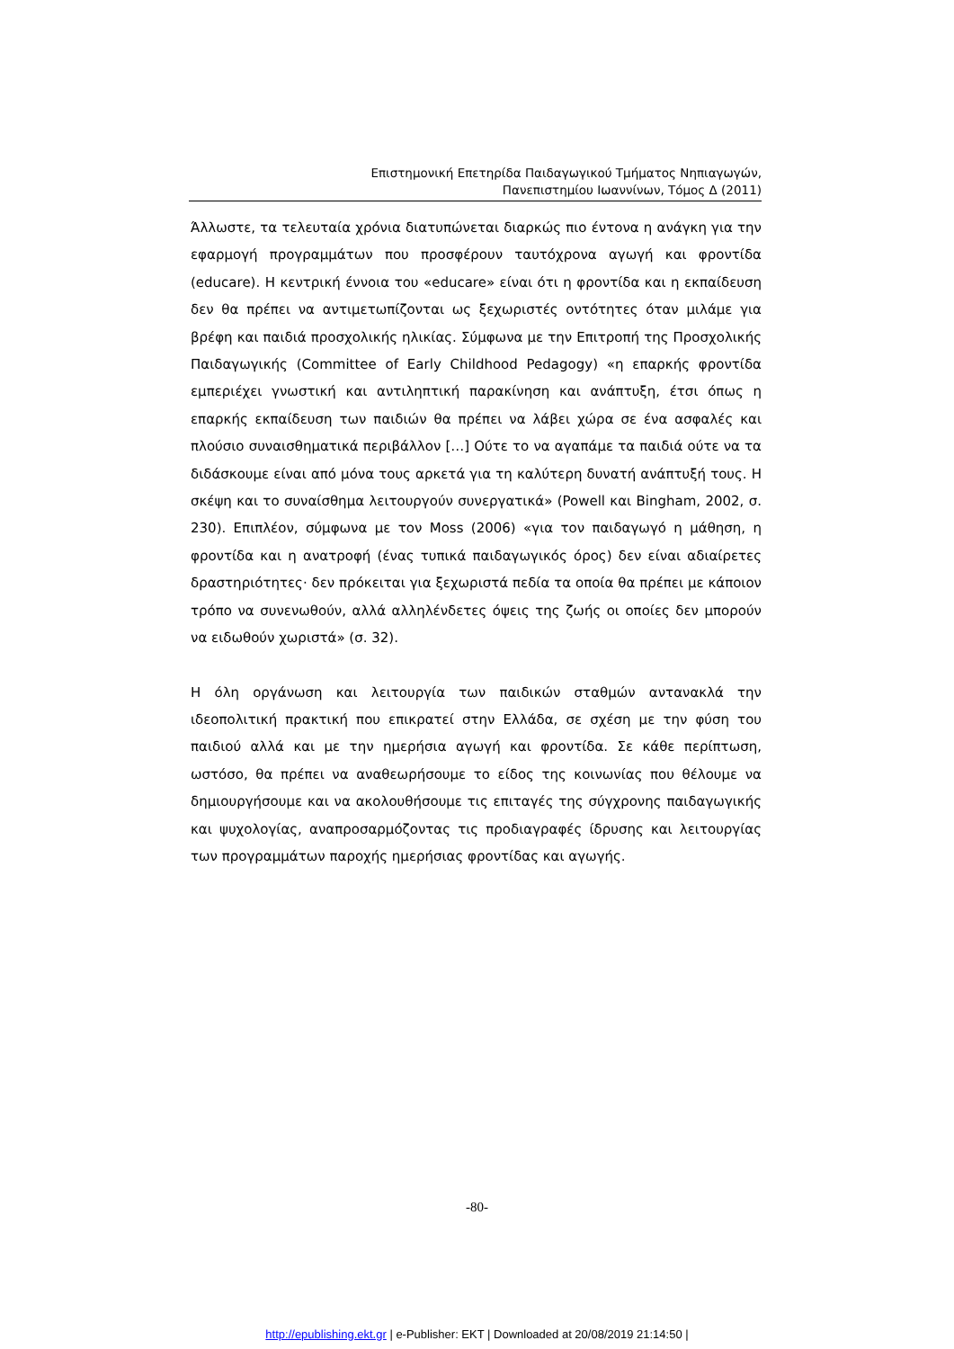Επιστημονική Επετηρίδα Παιδαγωγικού Τμήματος Νηπιαγωγών,
Πανεπιστημίου Ιωαννίνων, Τόμος Δ (2011)
Άλλωστε, τα τελευταία χρόνια διατυπώνεται διαρκώς πιο έντονα η ανάγκη για την εφαρμογή προγραμμάτων που προσφέρουν ταυτόχρονα αγωγή και φροντίδα (educare). Η κεντρική έννοια του «educare» είναι ότι η φροντίδα και η εκπαίδευση δεν θα πρέπει να αντιμετωπίζονται ως ξεχωριστές οντότητες όταν μιλάμε για βρέφη και παιδιά προσχολικής ηλικίας. Σύμφωνα με την Επιτροπή της Προσχολικής Παιδαγωγικής (Committee of Early Childhood Pedagogy) «η επαρκής φροντίδα εμπεριέχει γνωστική και αντιληπτική παρακίνηση και ανάπτυξη, έτσι όπως η επαρκής εκπαίδευση των παιδιών θα πρέπει να λάβει χώρα σε ένα ασφαλές και πλούσιο συναισθηματικά περιβάλλον […] Ούτε το να αγαπάμε τα παιδιά ούτε να τα διδάσκουμε είναι από μόνα τους αρκετά για τη καλύτερη δυνατή ανάπτυξή τους. Η σκέψη και το συναίσθημα λειτουργούν συνεργατικά» (Powell και Bingham, 2002, σ. 230). Επιπλέον, σύμφωνα με τον Moss (2006) «για τον παιδαγωγό η μάθηση, η φροντίδα και η ανατροφή (ένας τυπικά παιδαγωγικός όρος) δεν είναι αδιαίρετες δραστηριότητες· δεν πρόκειται για ξεχωριστά πεδία τα οποία θα πρέπει με κάποιον τρόπο να συνενωθούν, αλλά αλληλένδετες όψεις της ζωής οι οποίες δεν μπορούν να ειδωθούν χωριστά» (σ. 32).
Η όλη οργάνωση και λειτουργία των παιδικών σταθμών αντανακλά την ιδεοπολιτική πρακτική που επικρατεί στην Ελλάδα, σε σχέση με την φύση του παιδιού αλλά και με την ημερήσια αγωγή και φροντίδα. Σε κάθε περίπτωση, ωστόσο, θα πρέπει να αναθεωρήσουμε το είδος της κοινωνίας που θέλουμε να δημιουργήσουμε και να ακολουθήσουμε τις επιταγές της σύγχρονης παιδαγωγικής και ψυχολογίας, αναπροσαρμόζοντας τις προδιαγραφές ίδρυσης και λειτουργίας των προγραμμάτων παροχής ημερήσιας φροντίδας και αγωγής.
-80-
http://epublishing.ekt.gr | e-Publisher: EKT | Downloaded at 20/08/2019 21:14:50 |